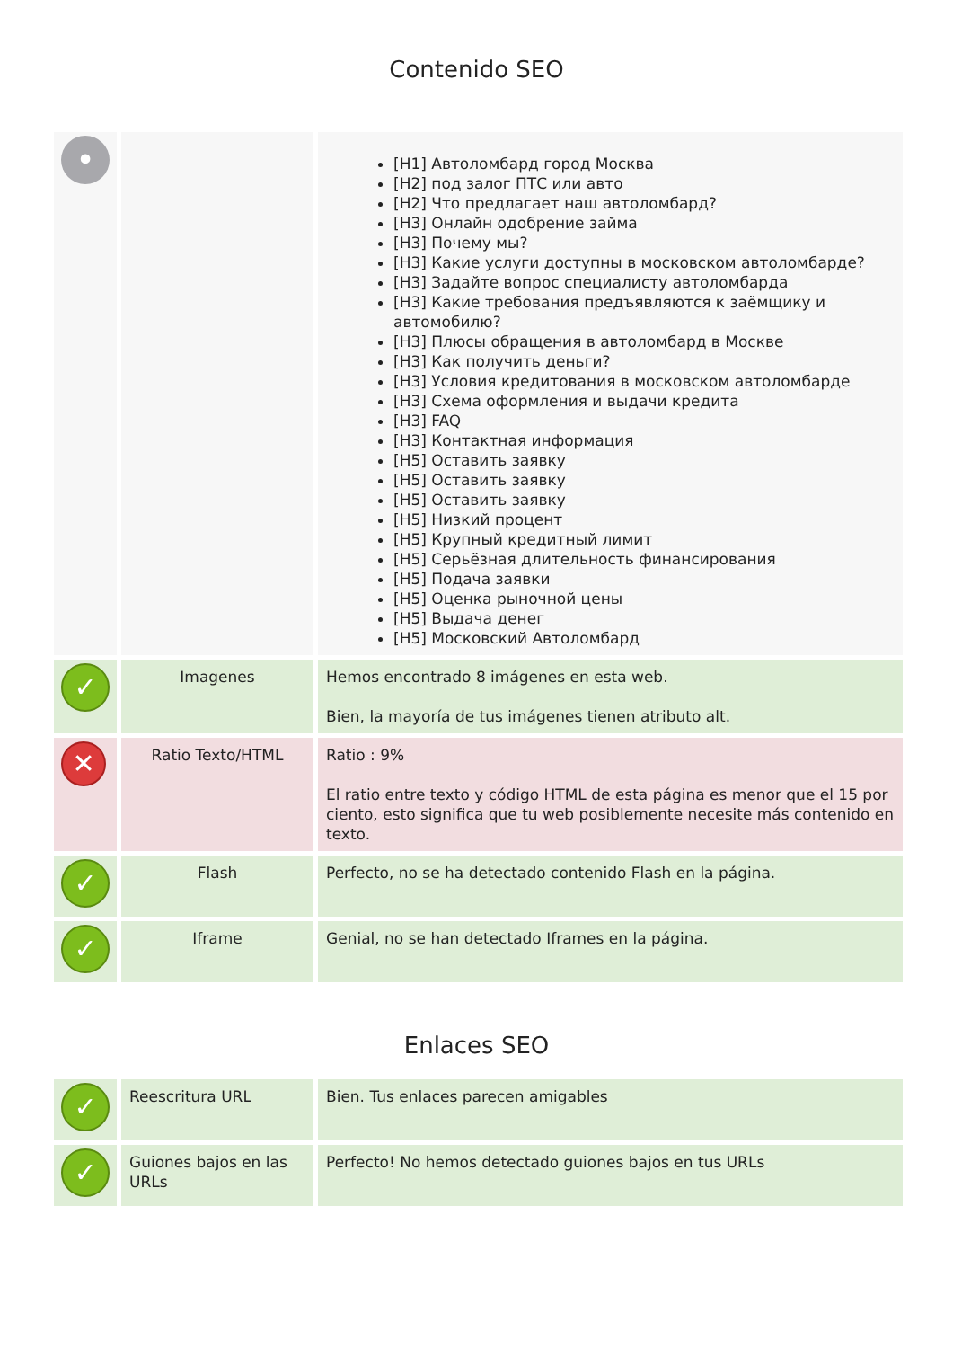Contenido SEO
| • | | [H1] Автоломбард город Москва [H2] под залог ПТС или авто [H2] Что предлагает наш автоломбард? [H3] Онлайн одобрение займа [H3] Почему мы? [H3] Какие услуги доступны в московском автоломбарде? [H3] Задайте вопрос специалисту автоломбарда [H3] Какие требования предъявляются к заёмщику и автомобилю? [H3] Плюсы обращения в автоломбард в Москве [H3] Как получить деньги? [H3] Условия кредитования в московском автоломбарде [H3] Схема оформления и выдачи кредита [H3] FAQ [H3] Контактная информация [H5] Оставить заявку [H5] Оставить заявку [H5] Оставить заявку [H5] Низкий процент [H5] Крупный кредитный лимит [H5] Серьёзная длительность финансирования [H5] Подача заявки [H5] Оценка рыночной цены [H5] Выдача денег [H5] Московский Автоломбард |
| ✓ | Imagenes | Hemos encontrado 8 imágenes en esta web. Bien, la mayoría de tus imágenes tienen atributo alt. |
| ✕ | Ratio Texto/HTML | Ratio : 9% El ratio entre texto y código HTML de esta página es menor que el 15 por ciento, esto significa que tu web posiblemente necesite más contenido en texto. |
| ✓ | Flash | Perfecto, no se ha detectado contenido Flash en la página. |
| ✓ | Iframe | Genial, no se han detectado Iframes en la página. |
Enlaces SEO
| ✓ | Reescritura URL | Bien. Tus enlaces parecen amigables |
| ✓ | Guiones bajos en las URLs | Perfecto! No hemos detectado guiones bajos en tus URLs |